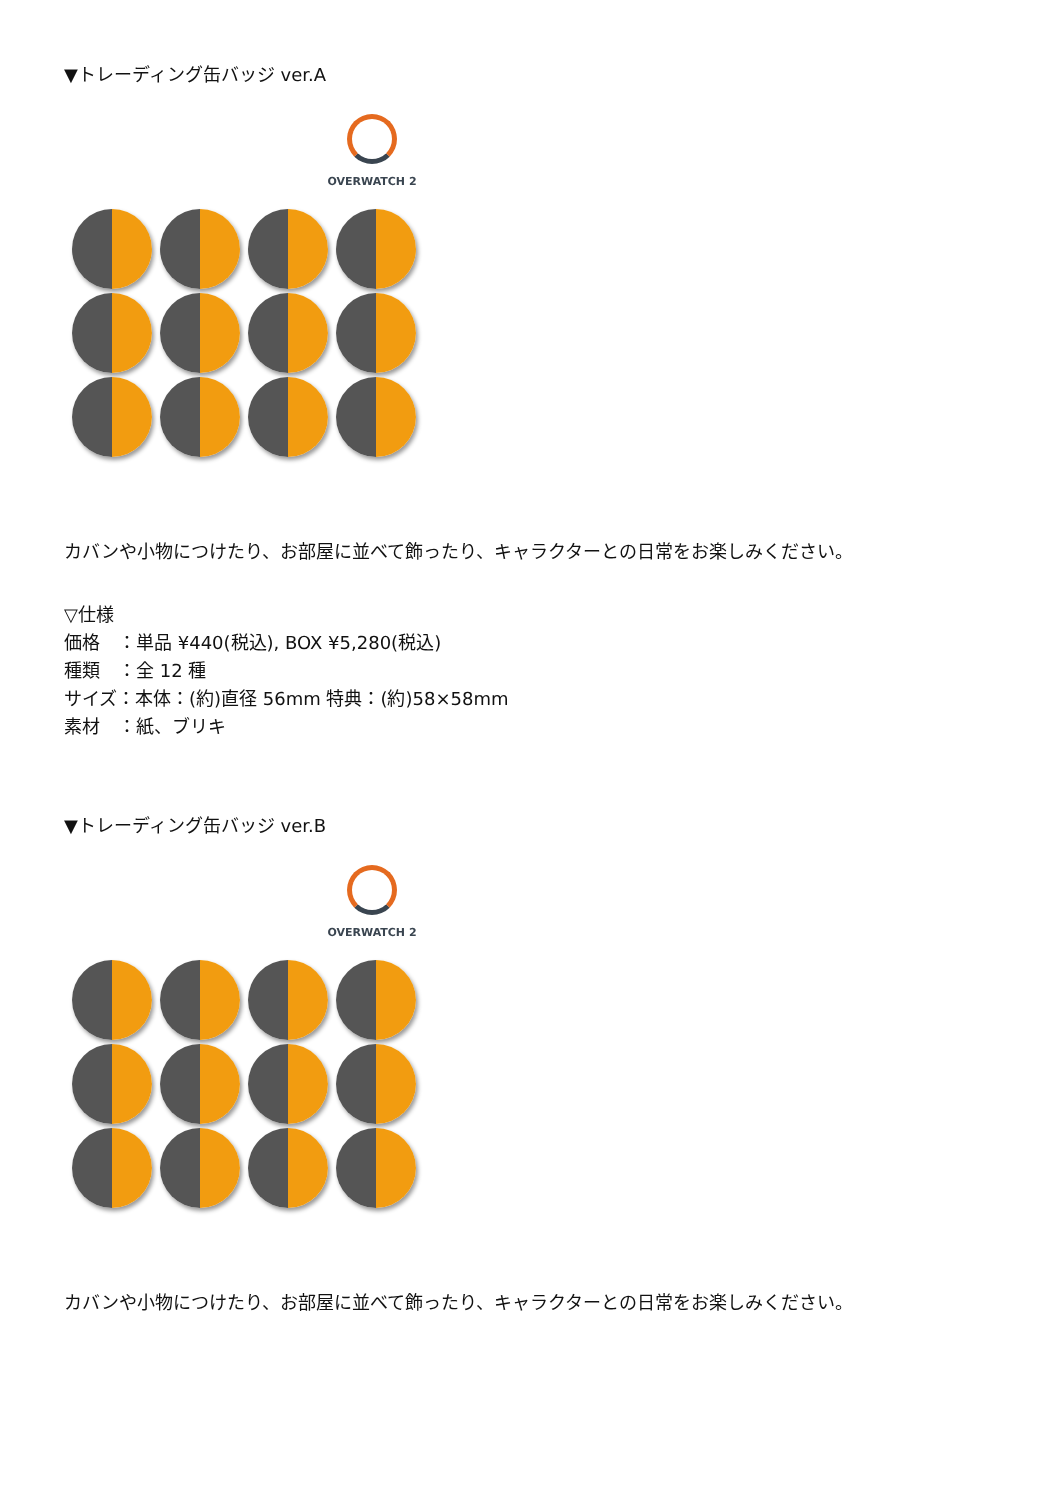▼トレーディング缶バッジ ver.A
OVERWATCH 2
カバンや小物につけたり、お部屋に並べて飾ったり、キャラクターとの日常をお楽しみください。
▽仕様
価格　：単品 ¥440(税込), BOX ¥5,280(税込)
種類　：全 12 種
サイズ：本体：(約)直径 56mm 特典：(約)58×58mm
素材　：紙、ブリキ
▼トレーディング缶バッジ ver.B
OVERWATCH 2
カバンや小物につけたり、お部屋に並べて飾ったり、キャラクターとの日常をお楽しみください。